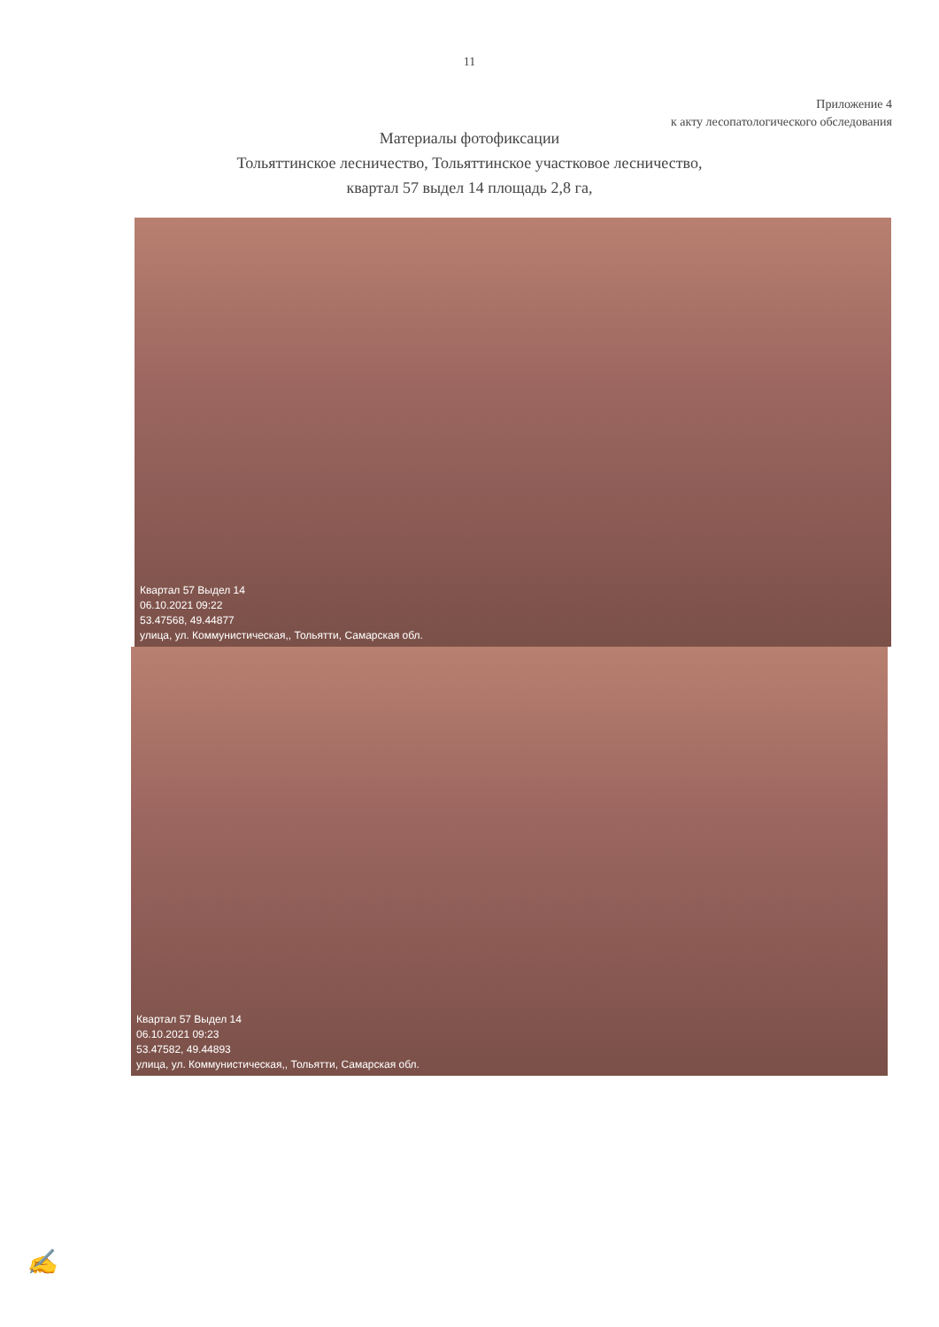11
Приложение 4
к акту лесопатологического обследования
Материалы фотофиксации
Тольяттинское лесничество, Тольяттинское участковое лесничество,
квартал 57 выдел 14 площадь 2,8 га,
Квартал 57 Выдел 14
06.10.2021 09:22
53.47568, 49.44877
улица, ул. Коммунистическая,, Тольятти, Самарская обл.
Квартал 57 Выдел 14
06.10.2021 09:23
53.47582, 49.44893
улица, ул. Коммунистическая,, Тольятти, Самарская обл.
✍